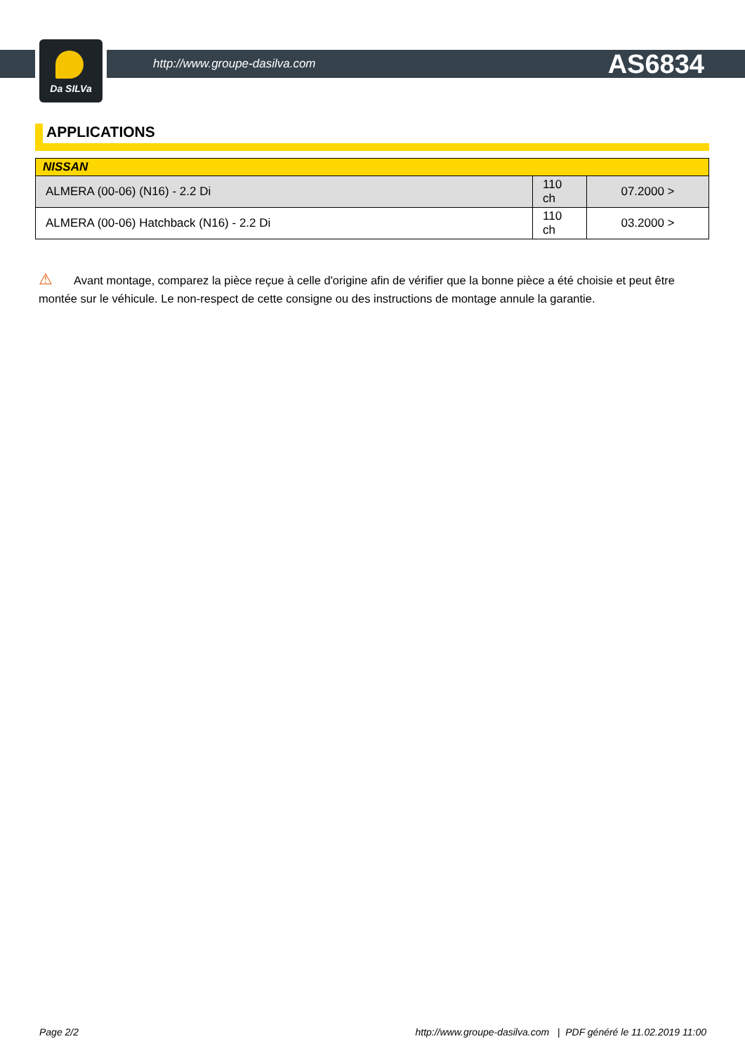Da SILVa
http://www.groupe-dasilva.com AS6834
APPLICATIONS
| NISSAN | | |
| --- | --- | --- |
| ALMERA (00-06) (N16) - 2.2 Di | 110 ch | 07.2000 > |
| ALMERA (00-06) Hatchback (N16) - 2.2 Di | 110 ch | 03.2000 > |
⚠ Avant montage, comparez la pièce reçue à celle d'origine afin de vérifier que la bonne pièce a été choisie et peut être montée sur le véhicule. Le non-respect de cette consigne ou des instructions de montage annule la garantie.
Page 2/2 http://www.groupe-dasilva.com | PDF généré le 11.02.2019 11:00